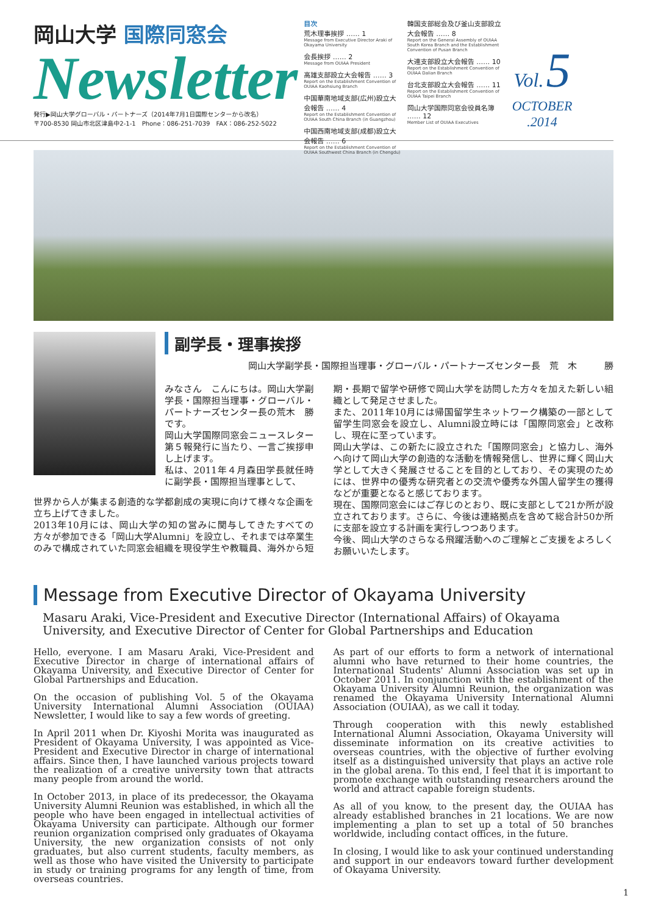岡山大学 国際同窓会
Newsletter
発行▶岡山大学グローバル・パートナーズ（2014年7月1日国際センターから改名）
〒700-8530 岡山市北区津島中2-1-1　Phone：086-251-7039　FAX：086-252-5022
目次
荒木理事挨拶 …… 1
Message from Executive Director Araki of Okayama University
会長挨拶 …… 2
Message from OUIAA President
高雄支部設立大会報告 …… 3
Report on the Establishment Convention of OUIAA Kaohsiung Branch
中国華南地域支部(広州)設立大会報告 …… 4
Report on the Establishment Convention of OUIAA South China Branch (in Guangzhou)
中国西南地域支部(成都)設立大会報告 …… 6
Report on the Establishment Convention of OUIAA Southwest China Branch (in Chengdu)
韓国支部総会及び釜山支部設立大会報告 …… 8
Report on the General Assembly of OUIAA South Korea Branch and the Establishment Convention of Pusan Branch
大連支部設立大会報告 …… 10
Report on the Establishment Convention of OUIAA Dalian Branch
台北支部設立大会報告 …… 11
Report on the Establishment Convention of OUIAA Taipei Branch
岡山大学国際同窓会役員名簿 …… 12
Member List of OUIAA Executives
Vol. 5
OCTOBER .2014
副学長・理事挨拶
岡山大学副学長・国際担当理事・グローバル・パートナーズセンター長　荒　木　　　勝
みなさん　こんにちは。岡山大学副学長・国際担当理事・グローバル・パートナーズセンター長の荒木　勝です。
岡山大学国際同窓会ニュースレター第５報発行に当たり、一言ご挨拶申し上げます。
私は、2011年４月森田学長就任時に副学長・国際担当理事として、
世界から人が集まる創造的な学都創成の実現に向けて様々な企画を立ち上げてきました。
2013年10月には、岡山大学の知の営みに関与してきたすべての方々が参加できる「岡山大学Alumni」を設立し、それまでは卒業生のみで構成されていた同窓会組織を現役学生や教職員、海外から短期・長期で留学や研修で岡山大学を訪問した方々を加えた新しい組織として発足させました。
また、2011年10月には帰国留学生ネットワーク構築の一部として留学生同窓会を設立し、Alumni設立時には「国際同窓会」と改称し、現在に至っています。
岡山大学は、この新たに設立された「国際同窓会」と協力し、海外へ向けて岡山大学の創造的な活動を情報発信し、世界に輝く岡山大学として大きく発展させることを目的としており、その実現のためには、世界中の優秀な研究者との交流や優秀な外国人留学生の獲得などが重要となると感じております。
現在、国際同窓会にはご存じのとおり、既に支部として21か所が設立されております。さらに、今後は連絡拠点を含めて総合計50か所に支部を設立する計画を実行しつつあります。
今後、岡山大学のさらなる飛躍活動へのご理解とご支援をよろしくお願いいたします。
Message from Executive Director of Okayama University
Masaru Araki, Vice-President and Executive Director (International Affairs) of Okayama University, and Executive Director of Center for Global Partnerships and Education
Hello, everyone. I am Masaru Araki, Vice-President and Executive Director in charge of international affairs of Okayama University, and Executive Director of Center for Global Partnerships and Education.
On the occasion of publishing Vol. 5 of the Okayama University International Alumni Association (OUIAA) Newsletter, I would like to say a few words of greeting.
In April 2011 when Dr. Kiyoshi Morita was inaugurated as President of Okayama University, I was appointed as Vice-President and Executive Director in charge of international affairs. Since then, I have launched various projects toward the realization of a creative university town that attracts many people from around the world.
In October 2013, in place of its predecessor, the Okayama University Alumni Reunion was established, in which all the people who have been engaged in intellectual activities of Okayama University can participate. Although our former reunion organization comprised only graduates of Okayama University, the new organization consists of not only graduates, but also current students, faculty members, as well as those who have visited the University to participate in study or training programs for any length of time, from overseas countries.
As part of our efforts to form a network of international alumni who have returned to their home countries, the International Students' Alumni Association was set up in October 2011. In conjunction with the establishment of the Okayama University Alumni Reunion, the organization was renamed the Okayama University International Alumni Association (OUIAA), as we call it today.
Through cooperation with this newly established International Alumni Association, Okayama University will disseminate information on its creative activities to overseas countries, with the objective of further evolving itself as a distinguished university that plays an active role in the global arena. To this end, I feel that it is important to promote exchange with outstanding researchers around the world and attract capable foreign students.
As all of you know, to the present day, the OUIAA has already established branches in 21 locations. We are now implementing a plan to set up a total of 50 branches worldwide, including contact offices, in the future.
In closing, I would like to ask your continued understanding and support in our endeavors toward further development of Okayama University.
1